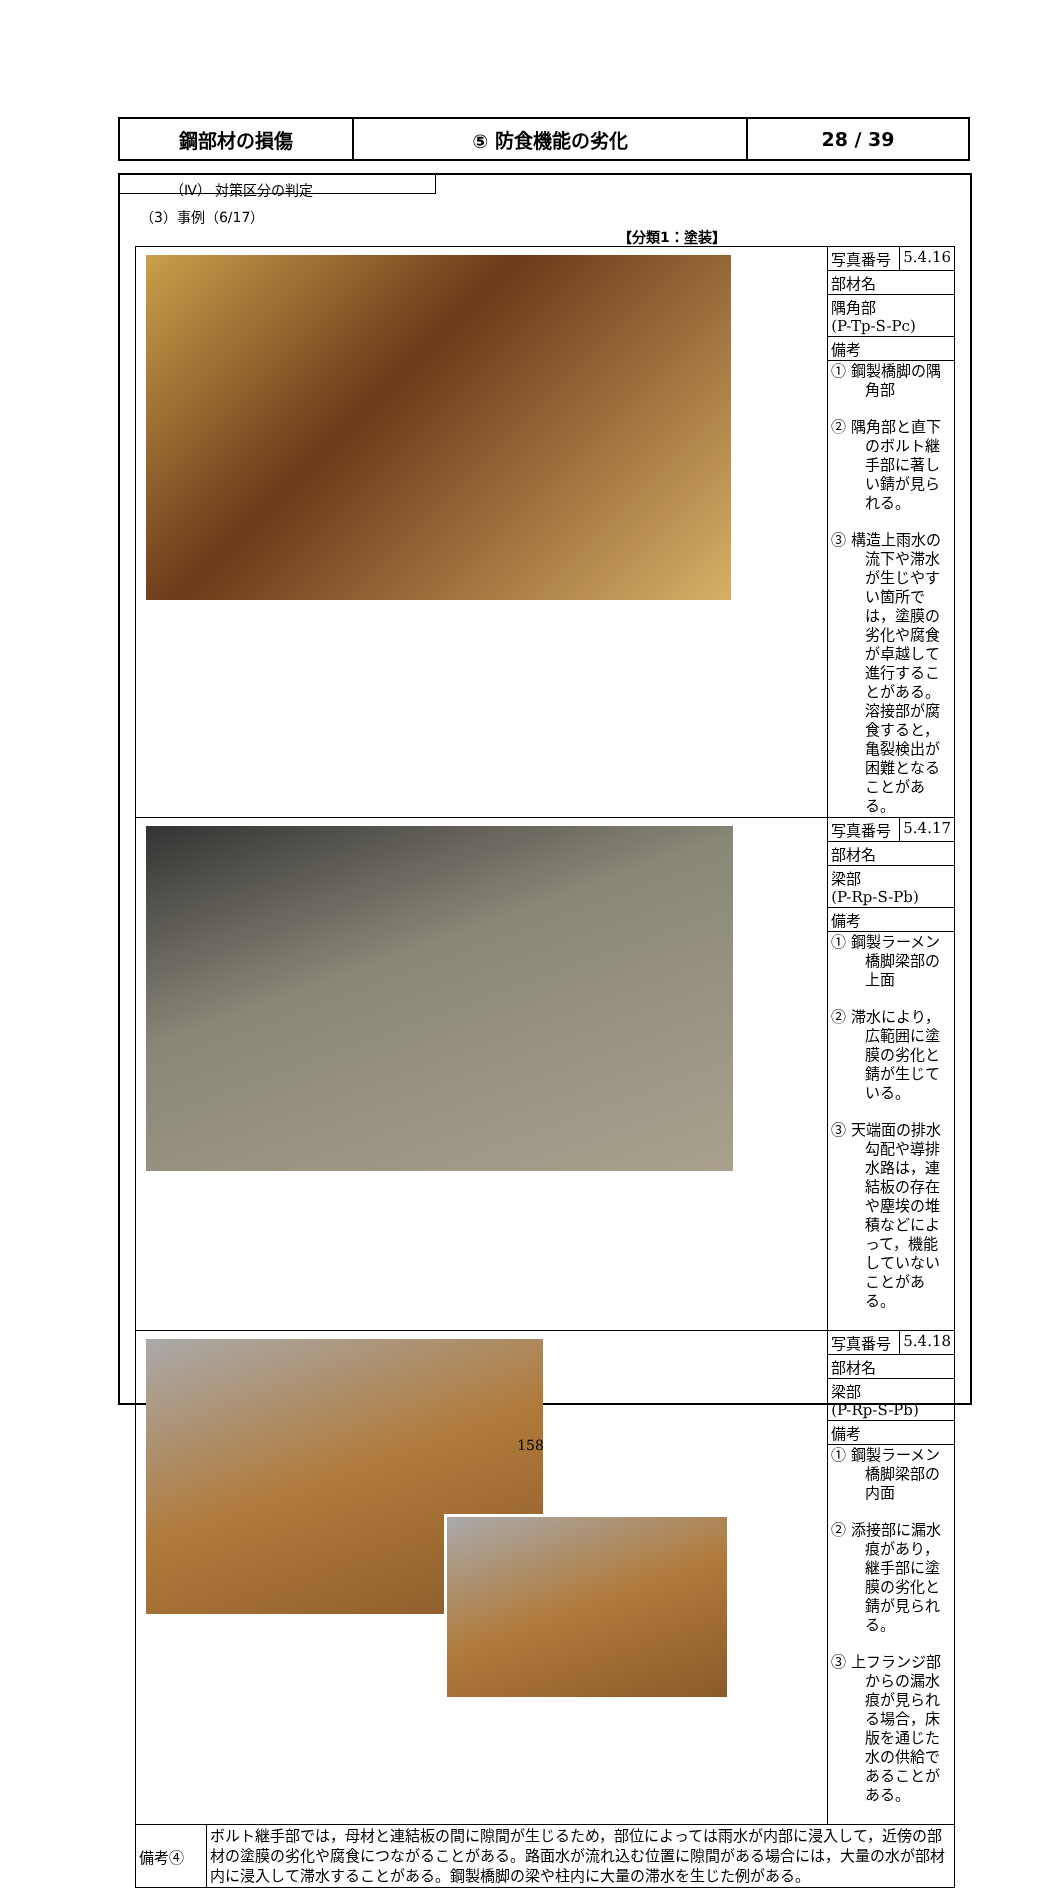| 鋼部材の損傷 | ⑤ 防食機能の劣化 | 28 / 39 |
（Ⅳ） 対策区分の判定
（3）事例（6/17）
【分類1：塗装】
| | 写真番号 | 5.4.16 |
| | 部材名 | |
| | 隅角部 (P-Tp-S-Pc) | |
| | 備考 | |
| | ① 鋼製橋脚の隅角部 ② 隅角部と直下のボルト継手部に著しい錆が見られる。 ③ 構造上雨水の流下や滞水が生じやすい箇所では，塗膜の劣化や腐食が卓越して進行することがある。溶接部が腐食すると，亀裂検出が困難となることがある。 | |
| | 写真番号 | 5.4.17 |
| | 部材名 | |
| | 梁部 (P-Rp-S-Pb) | |
| | 備考 | |
| | ① 鋼製ラーメン橋脚梁部の上面 ② 滞水により，広範囲に塗膜の劣化と錆が生じている。 ③ 天端面の排水勾配や導排水路は，連結板の存在や塵埃の堆積などによって，機能していないことがある。 | |
| | 写真番号 | 5.4.18 |
| | 部材名 | |
| | 梁部 (P-Rp-S-Pb) | |
| | 備考 | |
| | ① 鋼製ラーメン橋脚梁部の内面 ② 添接部に漏水痕があり，継手部に塗膜の劣化と錆が見られる。 ③ 上フランジ部からの漏水痕が見られる場合，床版を通じた水の供給であることがある。 | |
| 備考④ | ボルト継手部では，母材と連結板の間に隙間が生じるため，部位によっては雨水が内部に浸入して，近傍の部材の塗膜の劣化や腐食につながることがある。路面水が流れ込む位置に隙間がある場合には，大量の水が部材内に浸入して滞水することがある。鋼製橋脚の梁や柱内に大量の滞水を生じた例がある。 |
158